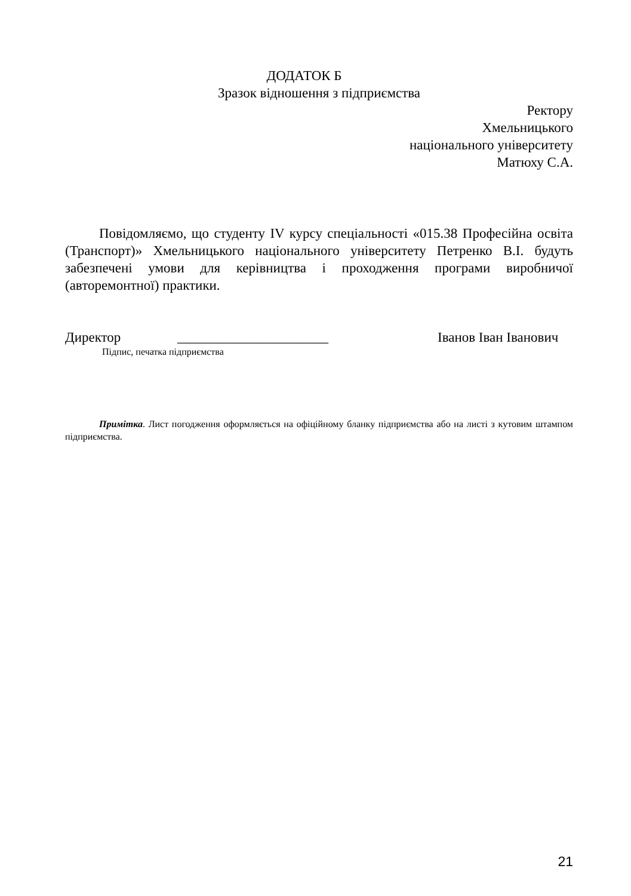ДОДАТОК Б
Зразок відношення з підприємства
Ректору
Хмельницького
національного університету
Матюху С.А.
Повідомляємо, що студенту IV курсу спеціальності «015.38 Професійна освіта (Транспорт)» Хмельницького національного університету Петренко В.І. будуть забезпечені умови для керівництва і проходження програми виробничої (авторемонтної) практики.
Директор ______________________ Іванов Іван Іванович
Підпис, печатка підприємства
Примітка. Лист погодження оформляється на офіційному бланку підприємства або на листі з кутовим штампом підприємства.
21